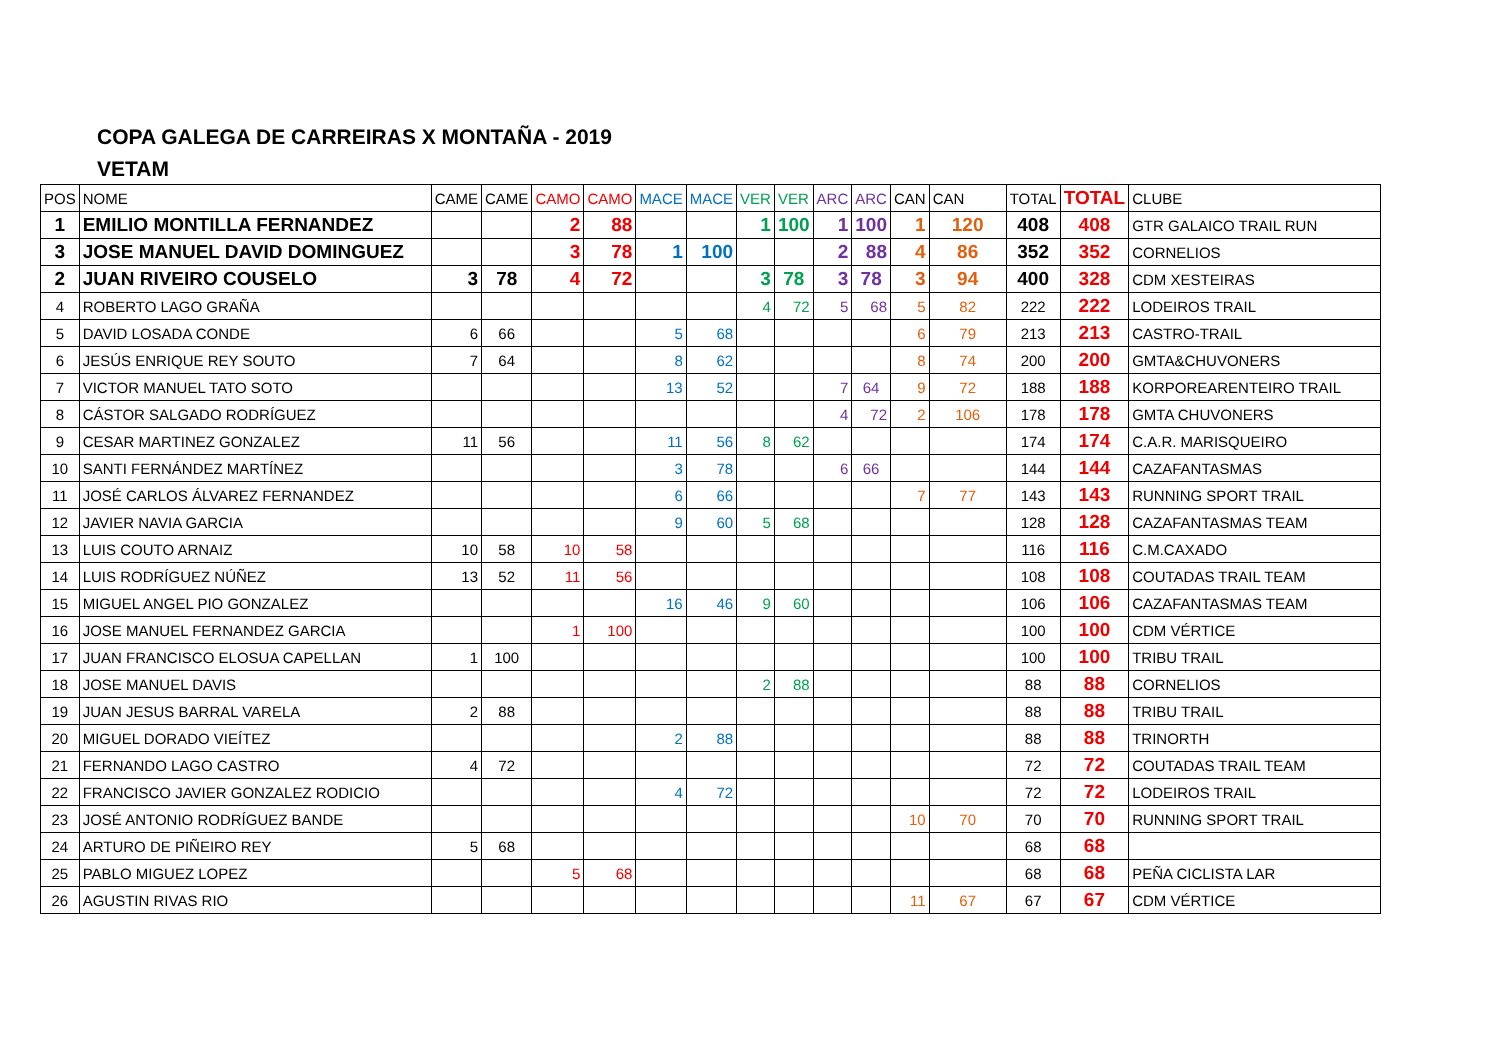COPA GALEGA DE CARREIRAS X MONTAÑA - 2019
VETAM
| POS | NOME | CAME | CAME | CAMO | CAMO | MACE | MACE | VER | VER | ARC | ARC | CAN | CAN | TOTAL | TOTAL | CLUBE |
| --- | --- | --- | --- | --- | --- | --- | --- | --- | --- | --- | --- | --- | --- | --- | --- | --- |
| 1 | EMILIO MONTILLA FERNANDEZ | | | 2 | 88 | | | 1 | 100 | 1 | 100 | 1 | 120 | 408 | 408 | GTR GALAICO TRAIL RUN |
| 3 | JOSE MANUEL DAVID DOMINGUEZ | | | 3 | 78 | 1 | 100 | | | 2 | 88 | 4 | 86 | 352 | 352 | CORNELIOS |
| 2 | JUAN RIVEIRO COUSELO | 3 | 78 | 4 | 72 | | | 3 | 78 | 3 | 78 | 3 | 94 | 400 | 328 | CDM XESTEIRAS |
| 4 | ROBERTO LAGO GRAÑA | | | | | | | 4 | 72 | 5 | 68 | 5 | 82 | 222 | 222 | LODEIROS TRAIL |
| 5 | DAVID LOSADA CONDE | 6 | 66 | | | 5 | 68 | | | | | 6 | 79 | 213 | 213 | CASTRO-TRAIL |
| 6 | JESÚS ENRIQUE REY SOUTO | 7 | 64 | | | 8 | 62 | | | | | 8 | 74 | 200 | 200 | GMTA&CHUVONERS |
| 7 | VICTOR MANUEL TATO SOTO | | | | | 13 | 52 | | | 7 | 64 | 9 | 72 | 188 | 188 | KORPOREARENTEIRO TRAIL |
| 8 | CÁSTOR SALGADO RODRÍGUEZ | | | | | | | | | 4 | 72 | 2 | 106 | 178 | 178 | GMTA CHUVONERS |
| 9 | CESAR MARTINEZ GONZALEZ | 11 | 56 | | | 11 | 56 | 8 | 62 | | | | | 174 | 174 | C.A.R. MARISQUEIRO |
| 10 | SANTI FERNÁNDEZ MARTÍNEZ | | | | | 3 | 78 | | | 6 | 66 | | | 144 | 144 | CAZAFANTASMAS |
| 11 | JOSÉ CARLOS ÁLVAREZ FERNANDEZ | | | | | 6 | 66 | | | | | 7 | 77 | 143 | 143 | RUNNING SPORT TRAIL |
| 12 | JAVIER NAVIA GARCIA | | | | | 9 | 60 | 5 | 68 | | | | | 128 | 128 | CAZAFANTASMAS TEAM |
| 13 | LUIS COUTO ARNAIZ | 10 | 58 | 10 | 58 | | | | | | | | | 116 | 116 | C.M.CAXADO |
| 14 | LUIS RODRÍGUEZ NÚÑEZ | 13 | 52 | 11 | 56 | | | | | | | | | 108 | 108 | COUTADAS TRAIL TEAM |
| 15 | MIGUEL ANGEL PIO GONZALEZ | | | | | 16 | 46 | 9 | 60 | | | | | 106 | 106 | CAZAFANTASMAS TEAM |
| 16 | JOSE MANUEL FERNANDEZ GARCIA | | | 1 | 100 | | | | | | | | | 100 | 100 | CDM VÉRTICE |
| 17 | JUAN FRANCISCO ELOSUA CAPELLAN | 1 | 100 | | | | | | | | | | | 100 | 100 | TRIBU TRAIL |
| 18 | JOSE MANUEL DAVIS | | | | | | | 2 | 88 | | | | | 88 | 88 | CORNELIOS |
| 19 | JUAN JESUS BARRAL VARELA | 2 | 88 | | | | | | | | | | | 88 | 88 | TRIBU TRAIL |
| 20 | MIGUEL DORADO VIEÍTEZ | | | | | 2 | 88 | | | | | | | 88 | 88 | TRINORTH |
| 21 | FERNANDO LAGO CASTRO | 4 | 72 | | | | | | | | | | | 72 | 72 | COUTADAS TRAIL TEAM |
| 22 | FRANCISCO JAVIER GONZALEZ RODICIO | | | | | 4 | 72 | | | | | | | 72 | 72 | LODEIROS TRAIL |
| 23 | JOSÉ ANTONIO RODRÍGUEZ BANDE | | | | | | | | | | | 10 | 70 | 70 | 70 | RUNNING SPORT TRAIL |
| 24 | ARTURO DE PIÑEIRO REY | 5 | 68 | | | | | | | | | | | 68 | 68 | |
| 25 | PABLO MIGUEZ LOPEZ | | | 5 | 68 | | | | | | | | | 68 | 68 | PEÑA CICLISTA LAR |
| 26 | AGUSTIN RIVAS RIO | | | | | | | | | | | 11 | 67 | 67 | 67 | CDM VÉRTICE |